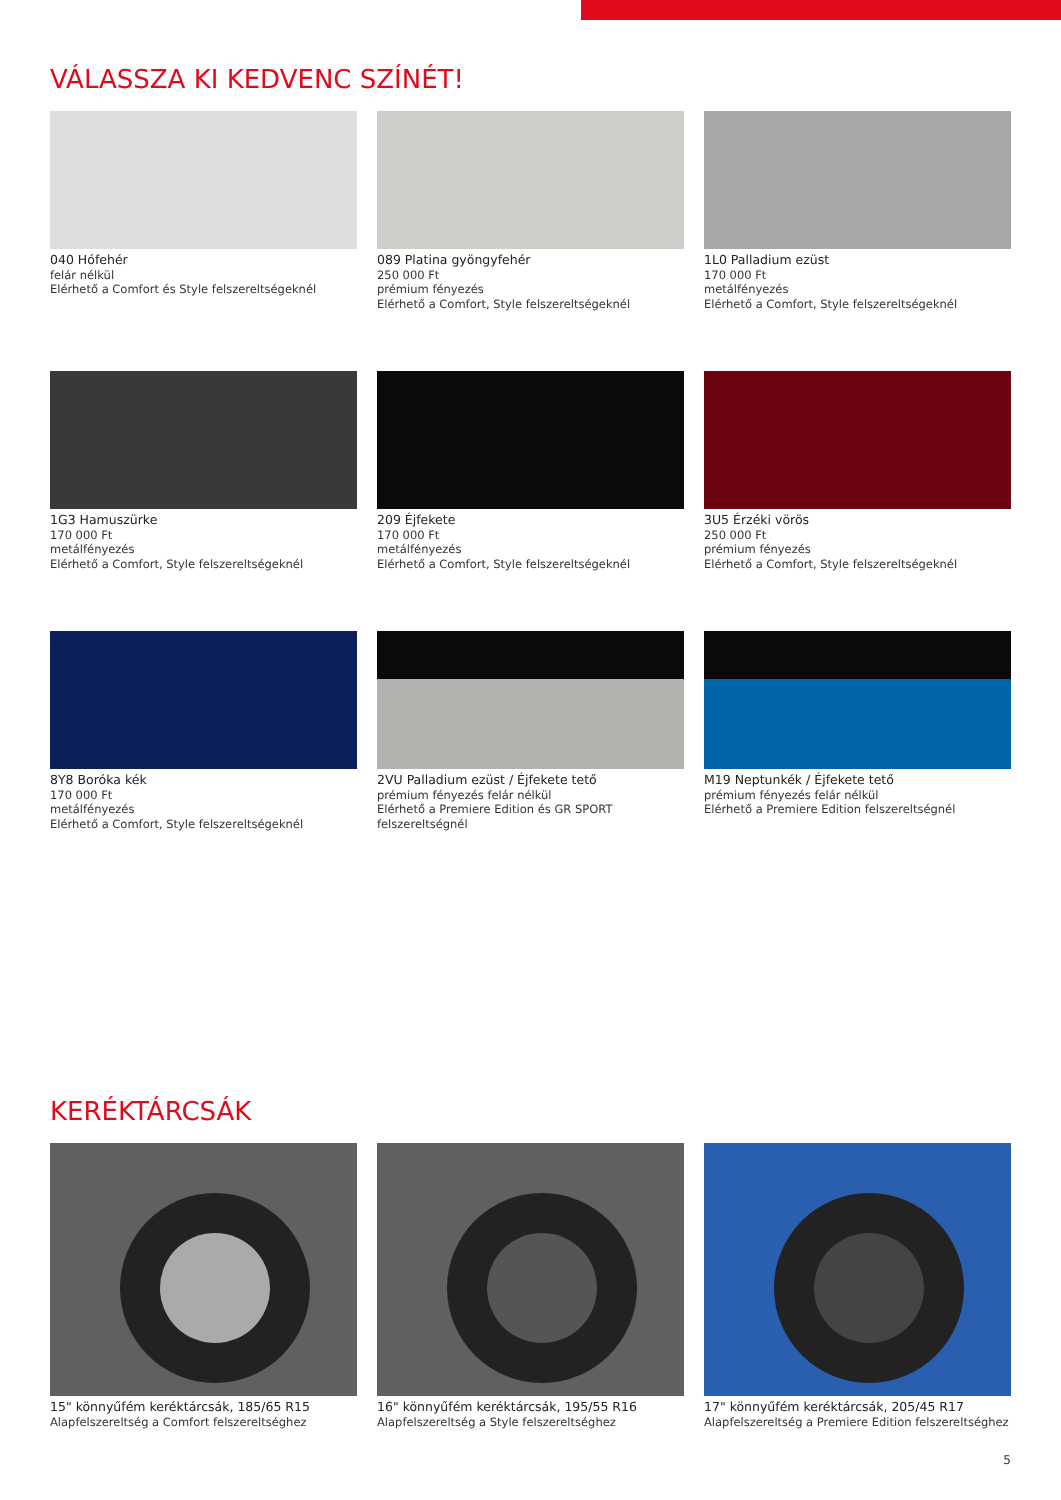VÁLASSZA KI KEDVENC SZÍNÉT!
040 Hófehér
felár nélkül
Elérhető a Comfort és Style felszereltségeknél
089 Platina gyöngyfehér
250 000 Ft
prémium fényezés
Elérhető a Comfort, Style felszereltségeknél
1L0 Palladium ezüst
170 000 Ft
metálfényezés
Elérhető a Comfort, Style felszereltségeknél
1G3 Hamuszürke
170 000 Ft
metálfényezés
Elérhető a Comfort, Style felszereltségeknél
209 Éjfekete
170 000 Ft
metálfényezés
Elérhető a Comfort, Style felszereltségeknél
3U5 Érzéki vörös
250 000 Ft
prémium fényezés
Elérhető a Comfort, Style felszereltségeknél
8Y8 Boróka kék
170 000 Ft
metálfényezés
Elérhető a Comfort, Style felszereltségeknél
2VU Palladium ezüst / Éjfekete tető
prémium fényezés felár nélkül
Elérhető a Premiere Edition és GR SPORT felszereltségnél
M19 Neptunkék / Éjfekete tető
prémium fényezés felár nélkül
Elérhető a Premiere Edition felszereltségnél
KERÉKTÁRCSÁK
15" könnyűfém keréktárcsák, 185/65 R15
Alapfelszereltség a Comfort felszereltséghez
16" könnyűfém keréktárcsák, 195/55 R16
Alapfelszereltség a Style felszereltséghez
17" könnyűfém keréktárcsák, 205/45 R17
Alapfelszereltség a Premiere Edition felszereltséghez
5